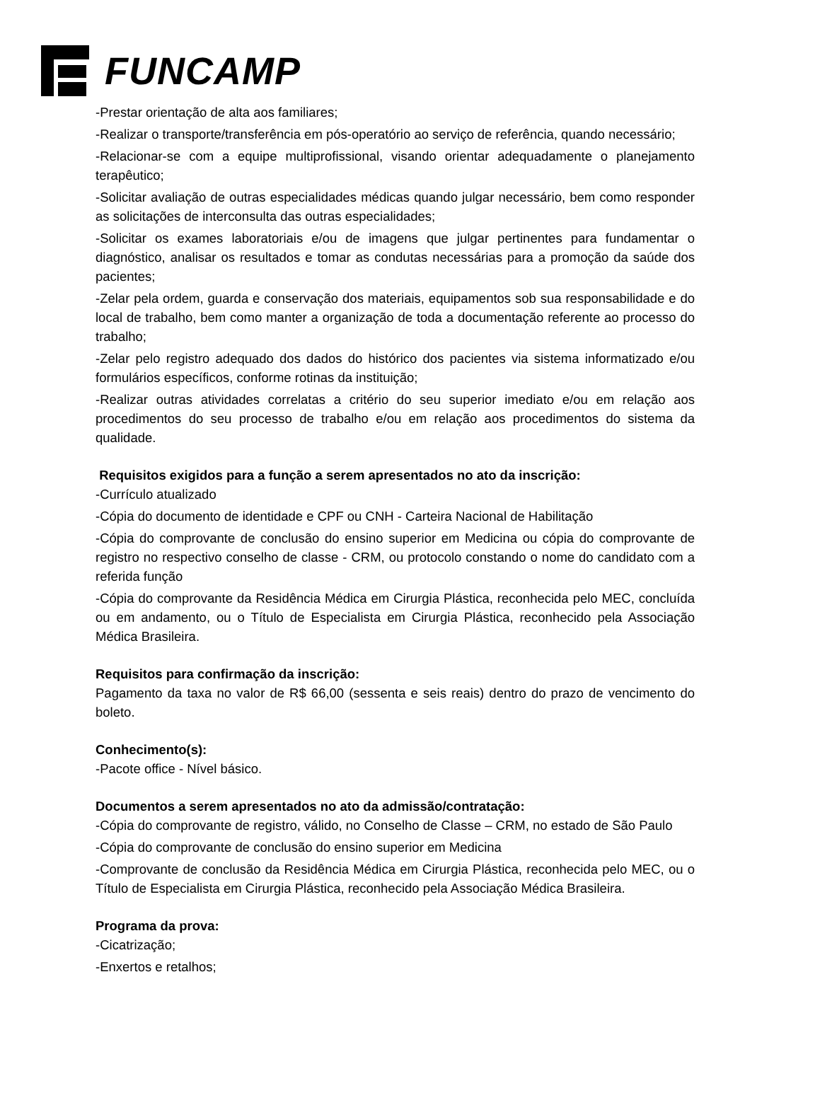FUNCAMP
-Prestar orientação de alta aos familiares;
-Realizar o transporte/transferência em pós-operatório ao serviço de referência, quando necessário;
-Relacionar-se com a equipe multiprofissional, visando orientar adequadamente o planejamento terapêutico;
-Solicitar avaliação de outras especialidades médicas quando julgar necessário, bem como responder as solicitações de interconsulta das outras especialidades;
-Solicitar os exames laboratoriais e/ou de imagens que julgar pertinentes para fundamentar o diagnóstico, analisar os resultados e tomar as condutas necessárias para a promoção da saúde dos pacientes;
-Zelar pela ordem, guarda e conservação dos materiais, equipamentos sob sua responsabilidade e do local de trabalho, bem como manter a organização de toda a documentação referente ao processo do trabalho;
-Zelar pelo registro adequado dos dados do histórico dos pacientes via sistema informatizado e/ou formulários específicos, conforme rotinas da instituição;
-Realizar outras atividades correlatas a critério do seu superior imediato e/ou em relação aos procedimentos do seu processo de trabalho e/ou em relação aos procedimentos do sistema da qualidade.
Requisitos exigidos para a função a serem apresentados no ato da inscrição:
-Currículo atualizado
-Cópia do documento de identidade e CPF ou CNH - Carteira Nacional de Habilitação
-Cópia do comprovante de conclusão do ensino superior em Medicina ou cópia do comprovante de registro no respectivo conselho de classe - CRM, ou protocolo constando o nome do candidato com a referida função
-Cópia do comprovante da Residência Médica em Cirurgia Plástica, reconhecida pelo MEC, concluída ou em andamento, ou o Título de Especialista em Cirurgia Plástica, reconhecido pela Associação Médica Brasileira.
Requisitos para confirmação da inscrição:
Pagamento da taxa no valor de R$ 66,00 (sessenta e seis reais) dentro do prazo de vencimento do boleto.
Conhecimento(s):
-Pacote office - Nível básico.
Documentos a serem apresentados no ato da admissão/contratação:
-Cópia do comprovante de registro, válido, no Conselho de Classe – CRM, no estado de São Paulo
-Cópia do comprovante de conclusão do ensino superior em Medicina
-Comprovante de conclusão da Residência Médica em Cirurgia Plástica, reconhecida pelo MEC, ou o Título de Especialista em Cirurgia Plástica, reconhecido pela Associação Médica Brasileira.
Programa da prova:
-Cicatrização;
-Enxertos e retalhos;